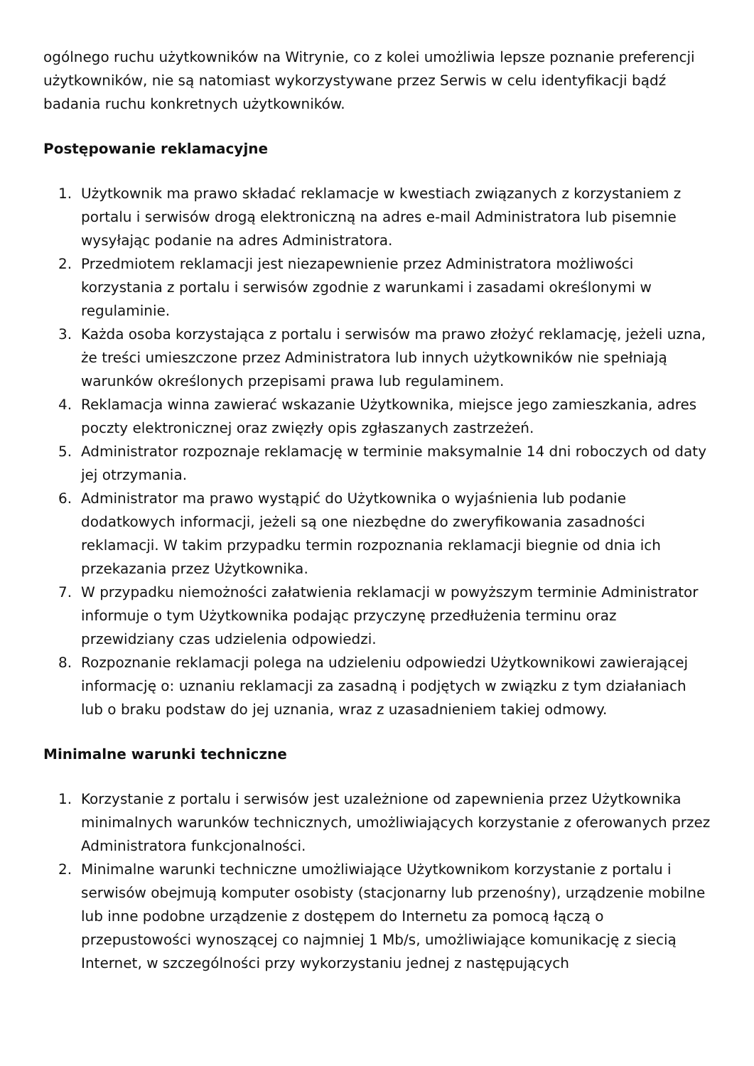ogólnego ruchu użytkowników na Witrynie, co z kolei umożliwia lepsze poznanie preferencji użytkowników, nie są natomiast wykorzystywane przez Serwis w celu identyfikacji bądź badania ruchu konkretnych użytkowników.
Postępowanie reklamacyjne
1. Użytkownik ma prawo składać reklamacje w kwestiach związanych z korzystaniem z portalu i serwisów drogą elektroniczną na adres e-mail Administratora lub pisemnie wysyłając podanie na adres Administratora.
2. Przedmiotem reklamacji jest niezapewnienie przez Administratora możliwości korzystania z portalu i serwisów zgodnie z warunkami i zasadami określonymi w regulaminie.
3. Każda osoba korzystająca z portalu i serwisów ma prawo złożyć reklamację, jeżeli uzna, że treści umieszczone przez Administratora lub innych użytkowników nie spełniają warunków określonych przepisami prawa lub regulaminem.
4. Reklamacja winna zawierać wskazanie Użytkownika, miejsce jego zamieszkania, adres poczty elektronicznej oraz zwięzły opis zgłaszanych zastrzeżeń.
5. Administrator rozpoznaje reklamację w terminie maksymalnie 14 dni roboczych od daty jej otrzymania.
6. Administrator ma prawo wystąpić do Użytkownika o wyjaśnienia lub podanie dodatkowych informacji, jeżeli są one niezbędne do zweryfikowania zasadności reklamacji. W takim przypadku termin rozpoznania reklamacji biegnie od dnia ich przekazania przez Użytkownika.
7. W przypadku niemożności załatwienia reklamacji w powyższym terminie Administrator informuje o tym Użytkownika podając przyczynę przedłużenia terminu oraz przewidziany czas udzielenia odpowiedzi.
8. Rozpoznanie reklamacji polega na udzieleniu odpowiedzi Użytkownikowi zawierającej informację o: uznaniu reklamacji za zasadną i podjętych w związku z tym działaniach lub o braku podstaw do jej uznania, wraz z uzasadnieniem takiej odmowy.
Minimalne warunki techniczne
1. Korzystanie z portalu i serwisów jest uzależnione od zapewnienia przez Użytkownika minimalnych warunków technicznych, umożliwiających korzystanie z oferowanych przez Administratora funkcjonalności.
2. Minimalne warunki techniczne umożliwiające Użytkownikom korzystanie z portalu i serwisów obejmują komputer osobisty (stacjonarny lub przenośny), urządzenie mobilne lub inne podobne urządzenie z dostępem do Internetu za pomocą łączą o przepustowości wynoszącej co najmniej 1 Mb/s, umożliwiające komunikację z siecią Internet, w szczególności przy wykorzystaniu jednej z następujących